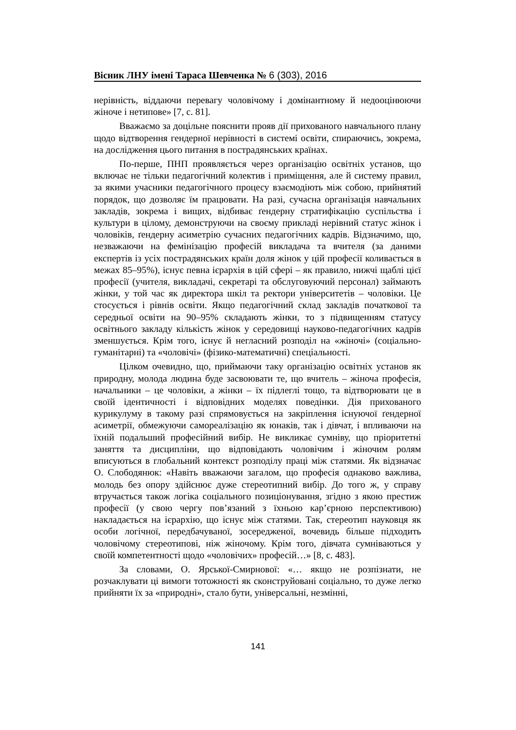Вісник ЛНУ імені Тараса Шевченка № 6 (303), 2016
нерівність, віддаючи перевагу чоловічому і домінантному й недооцінюючи жіноче і нетипове» [7, с. 81].
Вважаємо за доцільне пояснити прояв дії прихованого навчального плану щодо відтворення гендерної нерівності в системі освіти, спираючись, зокрема, на дослідження цього питання в пострадянських країнах.
По-перше, ПНП проявляється через організацію освітніх установ, що включає не тільки педагогічний колектив і приміщення, але й систему правил, за якими учасники педагогічного процесу взаємодіють між собою, прийнятий порядок, що дозволяє їм працювати. На разі, сучасна організація навчальних закладів, зокрема і вищих, відбиває ґендерну стратифікацію суспільства і культури в цілому, демонструючи на своєму прикладі нерівний статус жінок і чоловіків, ґендерну асиметрію сучасних педагогічних кадрів. Відзначимо, що, незважаючи на фемінізацію професій викладача та вчителя (за даними експертів із усіх пострадянських країн доля жінок у цій професії коливається в межах 85–95%), існує певна ієрархія в цій сфері – як правило, нижчі щаблі цієї професії (учителя, викладачі, секретарі та обслуговуючий персонал) займають жінки, у той час як директора шкіл та ректори університетів – чоловіки. Це стосується і рівнів освіти. Якщо педагогічний склад закладів початкової та середньої освіти на 90–95% складають жінки, то з підвищенням статусу освітнього закладу кількість жінок у середовищі науково-педагогічних кадрів зменшується. Крім того, існує й негласний розподіл на «жіночі» (соціально-гуманітарні) та «чоловічі» (фізико-математичні) спеціальності.
Цілком очевидно, що, приймаючи таку організацію освітніх установ як природну, молода людина буде засвоювати те, що вчитель – жіноча професія, начальники – це чоловіки, а жінки – їх підлеглі тощо, та відтворювати це в своїй ідентичності і відповідних моделях поведінки. Дія прихованого курикулуму в такому разі спрямовується на закріплення існуючої ґендерної асиметрії, обмежуючи самореалізацію як юнаків, так і дівчат, і впливаючи на їхній подальший професійний вибір. Не викликає сумніву, що пріоритетні заняття та дисципліни, що відповідають чоловічим і жіночим ролям вписуються в глобальний контекст розподілу праці між статями. Як відзначає О. Слободянюк: «Навіть вважаючи загалом, що професія однаково важлива, молодь без опору здійснює дуже стереотипний вибір. До того ж, у справу втручається також логіка соціального позиціонування, згідно з якою престиж професії (у свою чергу пов’язаний з їхньою кар’єрною перспективою) накладається на ієрархію, що існує між статями. Так, стереотип науковця як особи логічної, передбачуваної, зосередженої, вочевидь більше підходить чоловічому стереотипові, ніж жіночому. Крім того, дівчата сумніваються у своїй компетентності щодо «чоловічих» професій…» [8, с. 483].
За словами, О. Ярської-Смирнової: «… якщо не розпізнати, не розчаклувати ці вимоги тотожності як сконструйовані соціально, то дуже легко прийняти їх за «природні», стало бути, універсальні, незмінні,
141